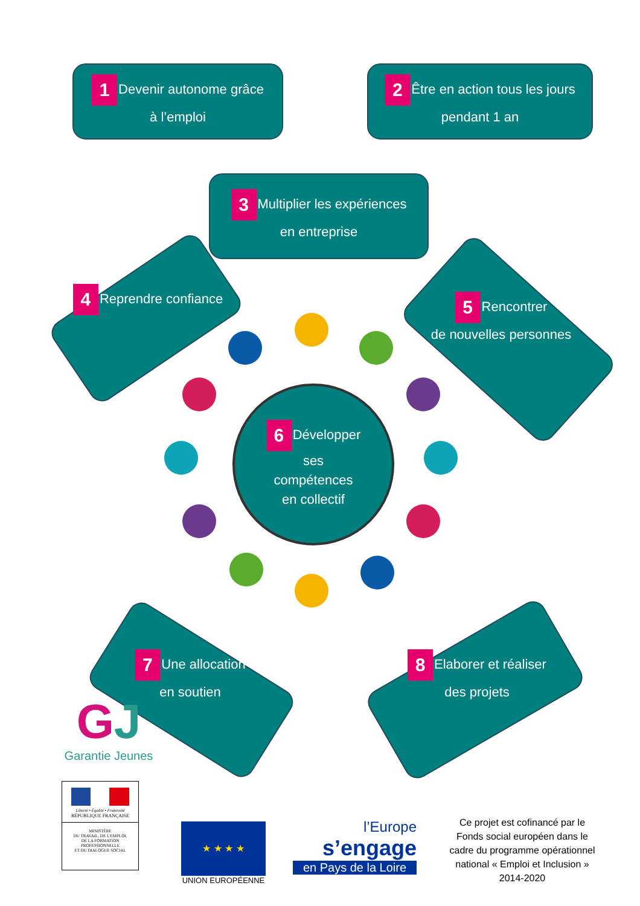1 Devenir autonome grâce
à l’emploi
2 Être en action tous les jours
pendant 1 an
3 Multiplier les expériences
en entreprise
4 Reprendre confiance
5 Rencontrer
de nouvelles personnes
6 Développer
ses
compétences
en collectif
7 Une allocation
en soutien
8 Elaborer et réaliser
des projets
GJ
Garantie Jeunes
Liberté • Égalité • Fraternité
RÉPUBLIQUE FRANÇAISE
MINISTÈRE
DU TRAVAIL, DE L'EMPLOI,
DE LA FORMATION
PROFESSIONNELLE
ET DU DIALOGUE SOCIAL
★ ★ ★ ★
UNION EUROPÉENNE
l’Europe
s’engage
en Pays de la Loire
Ce projet est cofinancé par le Fonds social européen dans le cadre du programme opérationnel national « Emploi et Inclusion » 2014-2020